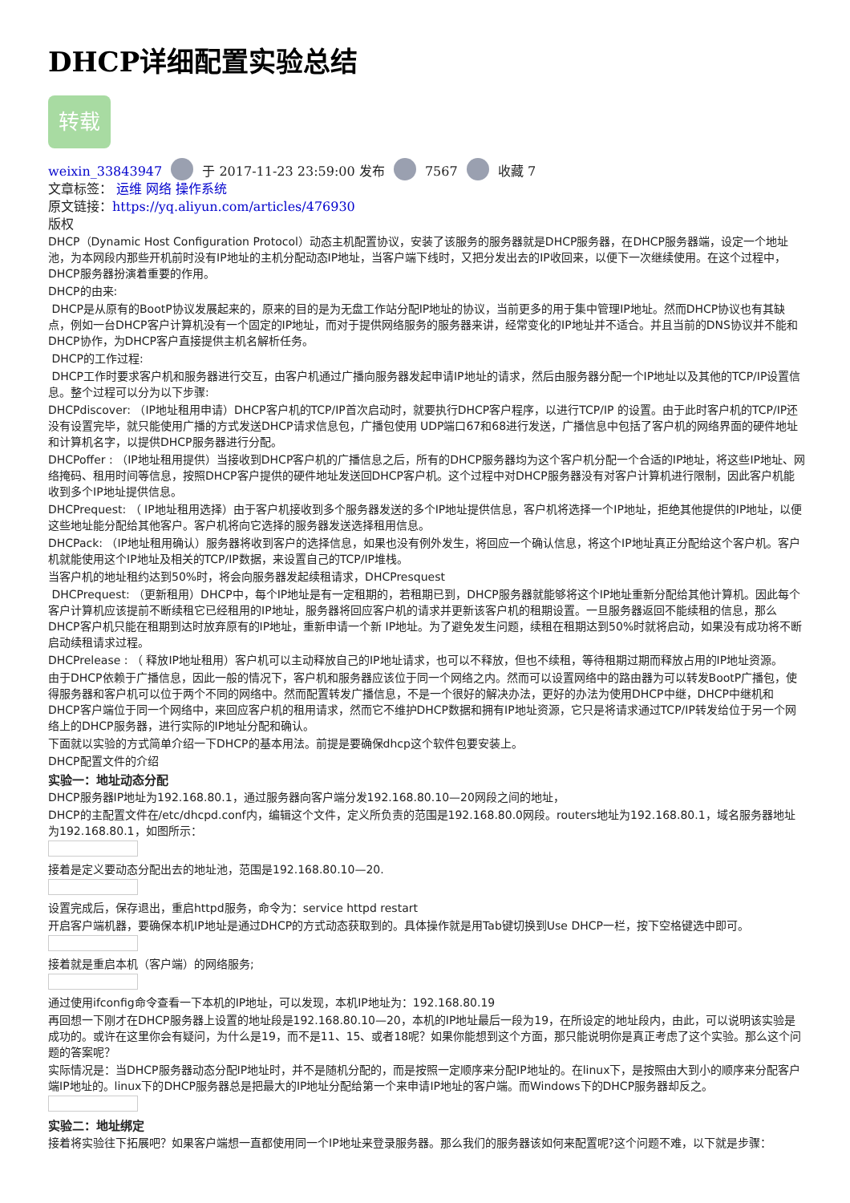DHCP详细配置实验总结
转载
weixin_33843947 于 2017-11-23 23:59:00 发布 7567 收藏 7
文章标签： 运维 网络 操作系统
原文链接：https://yq.aliyun.com/articles/476930
版权
DHCP（Dynamic Host Configuration Protocol）动态主机配置协议，安装了该服务的服务器就是DHCP服务器，在DHCP服务器端，设定一个地址池，为本网段内那些开机前时没有IP地址的主机分配动态IP地址，当客户端下线时，又把分发出去的IP收回来，以便下一次继续使用。在这个过程中，DHCP服务器扮演着重要的作用。
DHCP的由来:
DHCP是从原有的BootP协议发展起来的，原来的目的是为无盘工作站分配IP地址的协议，当前更多的用于集中管理IP地址。然而DHCP协议也有其缺点，例如一台DHCP客户计算机没有一个固定的IP地址，而对于提供网络服务的服务器来讲，经常变化的IP地址并不适合。并且当前的DNS协议并不能和DHCP协作，为DHCP客户直接提供主机名解析任务。
DHCP的工作过程:
DHCP工作时要求客户机和服务器进行交互，由客户机通过广播向服务器发起申请IP地址的请求，然后由服务器分配一个IP地址以及其他的TCP/IP设置信息。整个过程可以分为以下步骤:
DHCPdiscover: （IP地址租用申请）DHCP客户机的TCP/IP首次启动时，就要执行DHCP客户程序，以进行TCP/IP 的设置。由于此时客户机的TCP/IP还没有设置完毕，就只能使用广播的方式发送DHCP请求信息包，广播包使用 UDP端口67和68进行发送，广播信息中包括了客户机的网络界面的硬件地址和计算机名字，以提供DHCP服务器进行分配。
DHCPoffer : （IP地址租用提供）当接收到DHCP客户机的广播信息之后，所有的DHCP服务器均为这个客户机分配一个合适的IP地址，将这些IP地址、网络掩码、租用时间等信息，按照DHCP客户提供的硬件地址发送回DHCP客户机。这个过程中对DHCP服务器没有对客户计算机进行限制，因此客户机能收到多个IP地址提供信息。
DHCPrequest: （ IP地址租用选择）由于客户机接收到多个服务器发送的多个IP地址提供信息，客户机将选择一个IP地址，拒绝其他提供的IP地址，以便这些地址能分配给其他客户。客户机将向它选择的服务器发送选择租用信息。
DHCPack: （IP地址租用确认）服务器将收到客户的选择信息，如果也没有例外发生，将回应一个确认信息，将这个IP地址真正分配给这个客户机。客户机就能使用这个IP地址及相关的TCP/IP数据，来设置自己的TCP/IP堆栈。
当客户机的地址租约达到50%时，将会向服务器发起续租请求，DHCPresquest
DHCPrequest: （更新租用）DHCP中，每个IP地址是有一定租期的，若租期已到，DHCP服务器就能够将这个IP地址重新分配给其他计算机。因此每个客户计算机应该提前不断续租它已经租用的IP地址，服务器将回应客户机的请求并更新该客户机的租期设置。一旦服务器返回不能续租的信息，那么DHCP客户机只能在租期到达时放弃原有的IP地址，重新申请一个新 IP地址。为了避免发生问题，续租在租期达到50%时就将启动，如果没有成功将不断启动续租请求过程。
DHCPrelease : （ 释放IP地址租用）客户机可以主动释放自己的IP地址请求，也可以不释放，但也不续租，等待租期过期而释放占用的IP地址资源。
由于DHCP依赖于广播信息，因此一般的情况下，客户机和服务器应该位于同一个网络之内。然而可以设置网络中的路由器为可以转发BootP广播包，使得服务器和客户机可以位于两个不同的网络中。然而配置转发广播信息，不是一个很好的解决办法，更好的办法为使用DHCP中继，DHCP中继机和DHCP客户端位于同一个网络中，来回应客户机的租用请求，然而它不维护DHCP数据和拥有IP地址资源，它只是将请求通过TCP/IP转发给位于另一个网络上的DHCP服务器，进行实际的IP地址分配和确认。
下面就以实验的方式简单介绍一下DHCP的基本用法。前提是要确保dhcp这个软件包要安装上。
DHCP配置文件的介绍
实验一：地址动态分配
DHCP服务器IP地址为192.168.80.1，通过服务器向客户端分发192.168.80.10—20网段之间的地址，
DHCP的主配置文件在/etc/dhcpd.conf内，编辑这个文件，定义所负责的范围是192.168.80.0网段。routers地址为192.168.80.1，域名服务器地址为192.168.80.1，如图所示：
接着是定义要动态分配出去的地址池，范围是192.168.80.10—20.
设置完成后，保存退出，重启httpd服务，命令为：service httpd restart
开启客户端机器，要确保本机IP地址是通过DHCP的方式动态获取到的。具体操作就是用Tab键切换到Use DHCP一栏，按下空格键选中即可。
接着就是重启本机（客户端）的网络服务;
通过使用ifconfig命令查看一下本机的IP地址，可以发现，本机IP地址为：192.168.80.19
再回想一下刚才在DHCP服务器上设置的地址段是192.168.80.10—20，本机的IP地址最后一段为19，在所设定的地址段内，由此，可以说明该实验是成功的。或许在这里你会有疑问，为什么是19，而不是11、15、或者18呢？如果你能想到这个方面，那只能说明你是真正考虑了这个实验。那么这个问题的答案呢？
实际情况是：当DHCP服务器动态分配IP地址时，并不是随机分配的，而是按照一定顺序来分配IP地址的。在linux下，是按照由大到小的顺序来分配客户端IP地址的。linux下的DHCP服务器总是把最大的IP地址分配给第一个来申请IP地址的客户端。而Windows下的DHCP服务器却反之。
实验二：地址绑定
接着将实验往下拓展吧？如果客户端想一直都使用同一个IP地址来登录服务器。那么我们的服务器该如何来配置呢?这个问题不难，以下就是步骤：